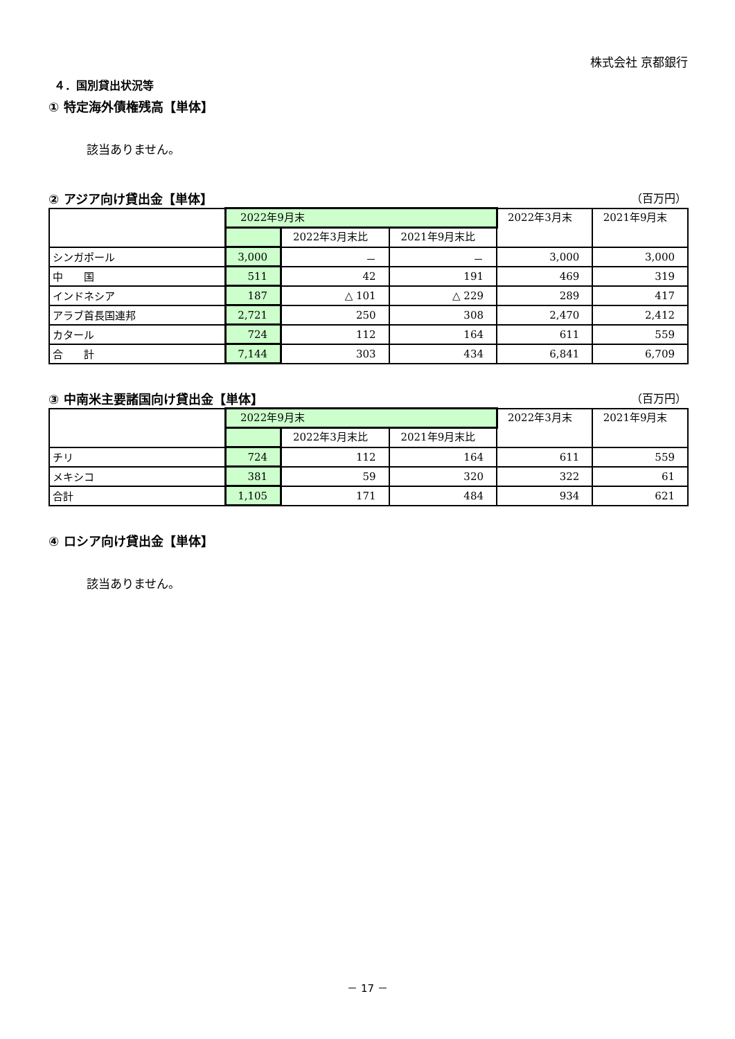株式会社 京都銀行
４．国別貸出状況等
① 特定海外債権残高【単体】
該当ありません。
② アジア向け貸出金【単体】 （百万円）
| | 2022年9月末 | | | 2022年3月末 | 2021年9月末 |
| --- | --- | --- | --- | --- | --- |
| | | 2022年3月末比 | 2021年9月末比 | | |
| シンガポール | 3,000 | － | － | 3,000 | 3,000 |
| 中 国 | 511 | 42 | 191 | 469 | 319 |
| インドネシア | 187 | △ 101 | △ 229 | 289 | 417 |
| アラブ首長国連邦 | 2,721 | 250 | 308 | 2,470 | 2,412 |
| カタール | 724 | 112 | 164 | 611 | 559 |
| 合 計 | 7,144 | 303 | 434 | 6,841 | 6,709 |
③ 中南米主要諸国向け貸出金【単体】 （百万円）
| | 2022年9月末 | | | 2022年3月末 | 2021年9月末 |
| --- | --- | --- | --- | --- | --- |
| | | 2022年3月末比 | 2021年9月末比 | | |
| チリ | 724 | 112 | 164 | 611 | 559 |
| メキシコ | 381 | 59 | 320 | 322 | 61 |
| 合計 | 1,105 | 171 | 484 | 934 | 621 |
④ ロシア向け貸出金【単体】
該当ありません。
－ 17 －